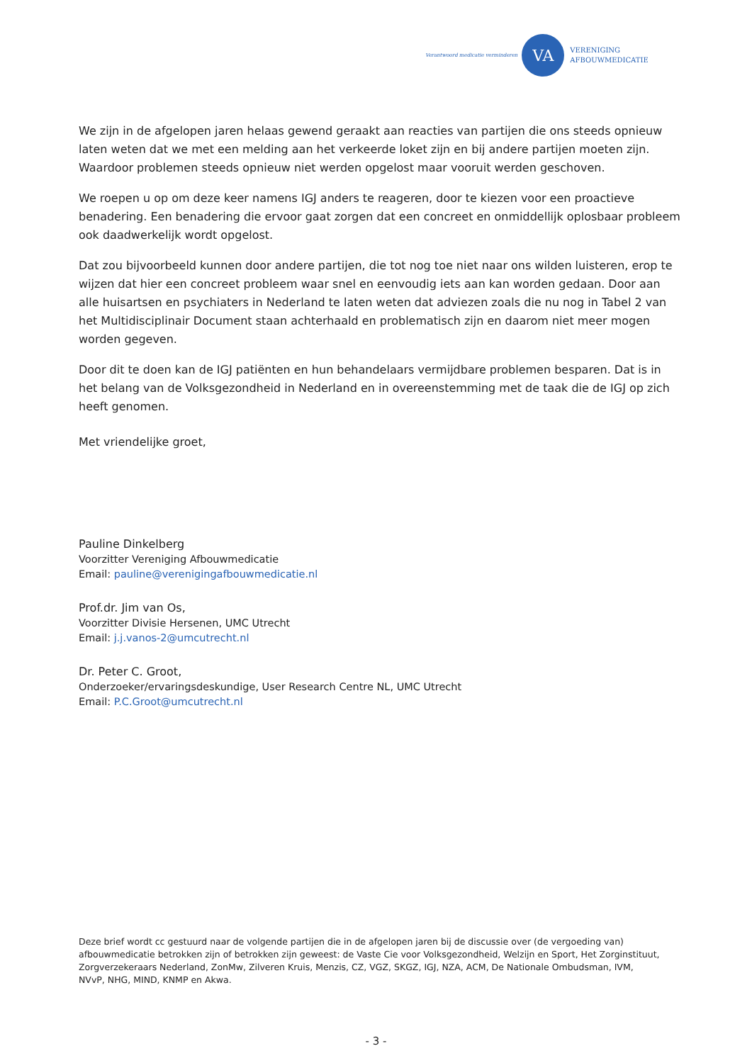Verantwoord medicatie verminderen
VA
VERENIGING
AFBOUWMEDICATIE
We zijn in de afgelopen jaren helaas gewend geraakt aan reacties van partijen die ons steeds opnieuw laten weten dat we met een melding aan het verkeerde loket zijn en bij andere partijen moeten zijn. Waardoor problemen steeds opnieuw niet werden opgelost maar vooruit werden geschoven.
We roepen u op om deze keer namens IGJ anders te reageren, door te kiezen voor een proactieve benadering. Een benadering die ervoor gaat zorgen dat een concreet en onmiddellijk oplosbaar probleem ook daadwerkelijk wordt opgelost.
Dat zou bijvoorbeeld kunnen door andere partijen, die tot nog toe niet naar ons wilden luisteren, erop te wijzen dat hier een concreet probleem waar snel en eenvoudig iets aan kan worden gedaan. Door aan alle huisartsen en psychiaters in Nederland te laten weten dat adviezen zoals die nu nog in Tabel 2 van het Multidisciplinair Document staan achterhaald en problematisch zijn en daarom niet meer mogen worden gegeven.
Door dit te doen kan de IGJ patiënten en hun behandelaars vermijdbare problemen besparen. Dat is in het belang van de Volksgezondheid in Nederland en in overeenstemming met de taak die de IGJ op zich heeft genomen.
Met vriendelijke groet,
Pauline Dinkelberg
Voorzitter Vereniging Afbouwmedicatie
Email: pauline@verenigingafbouwmedicatie.nl
Prof.dr. Jim van Os,
Voorzitter Divisie Hersenen, UMC Utrecht
Email: j.j.vanos-2@umcutrecht.nl
Dr. Peter C. Groot,
Onderzoeker/ervaringsdeskundige, User Research Centre NL, UMC Utrecht
Email: P.C.Groot@umcutrecht.nl
Deze brief wordt cc gestuurd naar de volgende partijen die in de afgelopen jaren bij de discussie over (de vergoeding van) afbouwmedicatie betrokken zijn of betrokken zijn geweest: de Vaste Cie voor Volksgezondheid, Welzijn en Sport, Het Zorginstituut, Zorgverzekeraars Nederland, ZonMw, Zilveren Kruis, Menzis, CZ, VGZ, SKGZ, IGJ, NZA, ACM, De Nationale Ombudsman, IVM, NVvP, NHG, MIND, KNMP en Akwa.
- 3 -